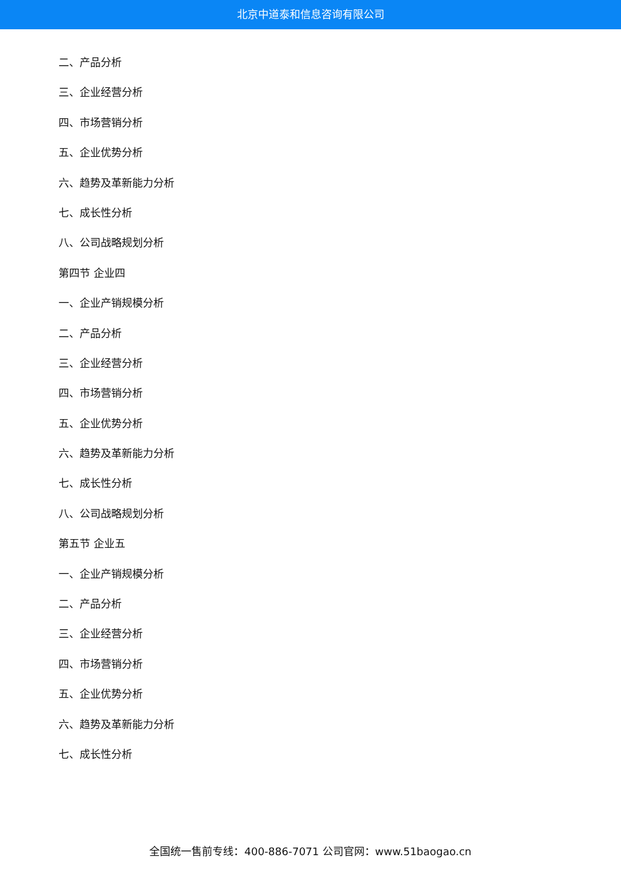北京中道泰和信息咨询有限公司
二、产品分析
三、企业经营分析
四、市场营销分析
五、企业优势分析
六、趋势及革新能力分析
七、成长性分析
八、公司战略规划分析
第四节 企业四
一、企业产销规模分析
二、产品分析
三、企业经营分析
四、市场营销分析
五、企业优势分析
六、趋势及革新能力分析
七、成长性分析
八、公司战略规划分析
第五节 企业五
一、企业产销规模分析
二、产品分析
三、企业经营分析
四、市场营销分析
五、企业优势分析
六、趋势及革新能力分析
七、成长性分析
全国统一售前专线：400-886-7071 公司官网：www.51baogao.cn